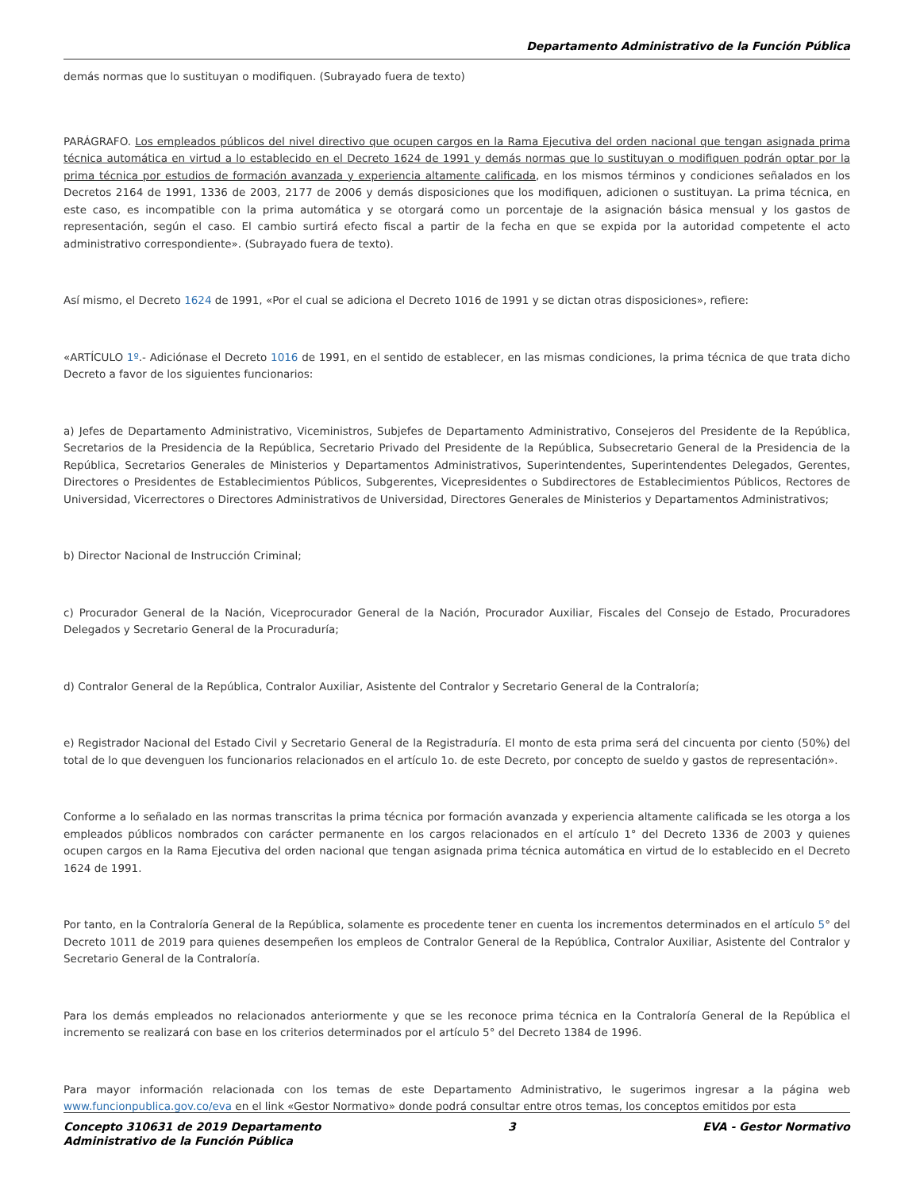Departamento Administrativo de la Función Pública
demás normas que lo sustituyan o modifiquen. (Subrayado fuera de texto)
PARÁGRAFO. Los empleados públicos del nivel directivo que ocupen cargos en la Rama Ejecutiva del orden nacional que tengan asignada prima técnica automática en virtud a lo establecido en el Decreto 1624 de 1991 y demás normas que lo sustituyan o modifiquen podrán optar por la prima técnica por estudios de formación avanzada y experiencia altamente calificada, en los mismos términos y condiciones señalados en los Decretos 2164 de 1991, 1336 de 2003, 2177 de 2006 y demás disposiciones que los modifiquen, adicionen o sustituyan. La prima técnica, en este caso, es incompatible con la prima automática y se otorgará como un porcentaje de la asignación básica mensual y los gastos de representación, según el caso. El cambio surtirá efecto fiscal a partir de la fecha en que se expida por la autoridad competente el acto administrativo correspondiente». (Subrayado fuera de texto).
Así mismo, el Decreto 1624 de 1991, «Por el cual se adiciona el Decreto 1016 de 1991 y se dictan otras disposiciones», refiere:
«ARTÍCULO 1º.- Adiciónase el Decreto 1016 de 1991, en el sentido de establecer, en las mismas condiciones, la prima técnica de que trata dicho Decreto a favor de los siguientes funcionarios:
a) Jefes de Departamento Administrativo, Viceministros, Subjefes de Departamento Administrativo, Consejeros del Presidente de la República, Secretarios de la Presidencia de la República, Secretario Privado del Presidente de la República, Subsecretario General de la Presidencia de la República, Secretarios Generales de Ministerios y Departamentos Administrativos, Superintendentes, Superintendentes Delegados, Gerentes, Directores o Presidentes de Establecimientos Públicos, Subgerentes, Vicepresidentes o Subdirectores de Establecimientos Públicos, Rectores de Universidad, Vicerrectores o Directores Administrativos de Universidad, Directores Generales de Ministerios y Departamentos Administrativos;
b) Director Nacional de Instrucción Criminal;
c) Procurador General de la Nación, Viceprocurador General de la Nación, Procurador Auxiliar, Fiscales del Consejo de Estado, Procuradores Delegados y Secretario General de la Procuraduría;
d) Contralor General de la República, Contralor Auxiliar, Asistente del Contralor y Secretario General de la Contraloría;
e) Registrador Nacional del Estado Civil y Secretario General de la Registraduría. El monto de esta prima será del cincuenta por ciento (50%) del total de lo que devenguen los funcionarios relacionados en el artículo 1o. de este Decreto, por concepto de sueldo y gastos de representación».
Conforme a lo señalado en las normas transcritas la prima técnica por formación avanzada y experiencia altamente calificada se les otorga a los empleados públicos nombrados con carácter permanente en los cargos relacionados en el artículo 1° del Decreto 1336 de 2003 y quienes ocupen cargos en la Rama Ejecutiva del orden nacional que tengan asignada prima técnica automática en virtud de lo establecido en el Decreto 1624 de 1991.
Por tanto, en la Contraloría General de la República, solamente es procedente tener en cuenta los incrementos determinados en el artículo 5° del Decreto 1011 de 2019 para quienes desempeñen los empleos de Contralor General de la República, Contralor Auxiliar, Asistente del Contralor y Secretario General de la Contraloría.
Para los demás empleados no relacionados anteriormente y que se les reconoce prima técnica en la Contraloría General de la República el incremento se realizará con base en los criterios determinados por el artículo 5° del Decreto 1384 de 1996.
Para mayor información relacionada con los temas de este Departamento Administrativo, le sugerimos ingresar a la página web www.funcionpublica.gov.co/eva en el link «Gestor Normativo» donde podrá consultar entre otros temas, los conceptos emitidos por esta
Concepto 310631 de 2019 Departamento
Administrativo de la Función Pública
3 EVA - Gestor Normativo